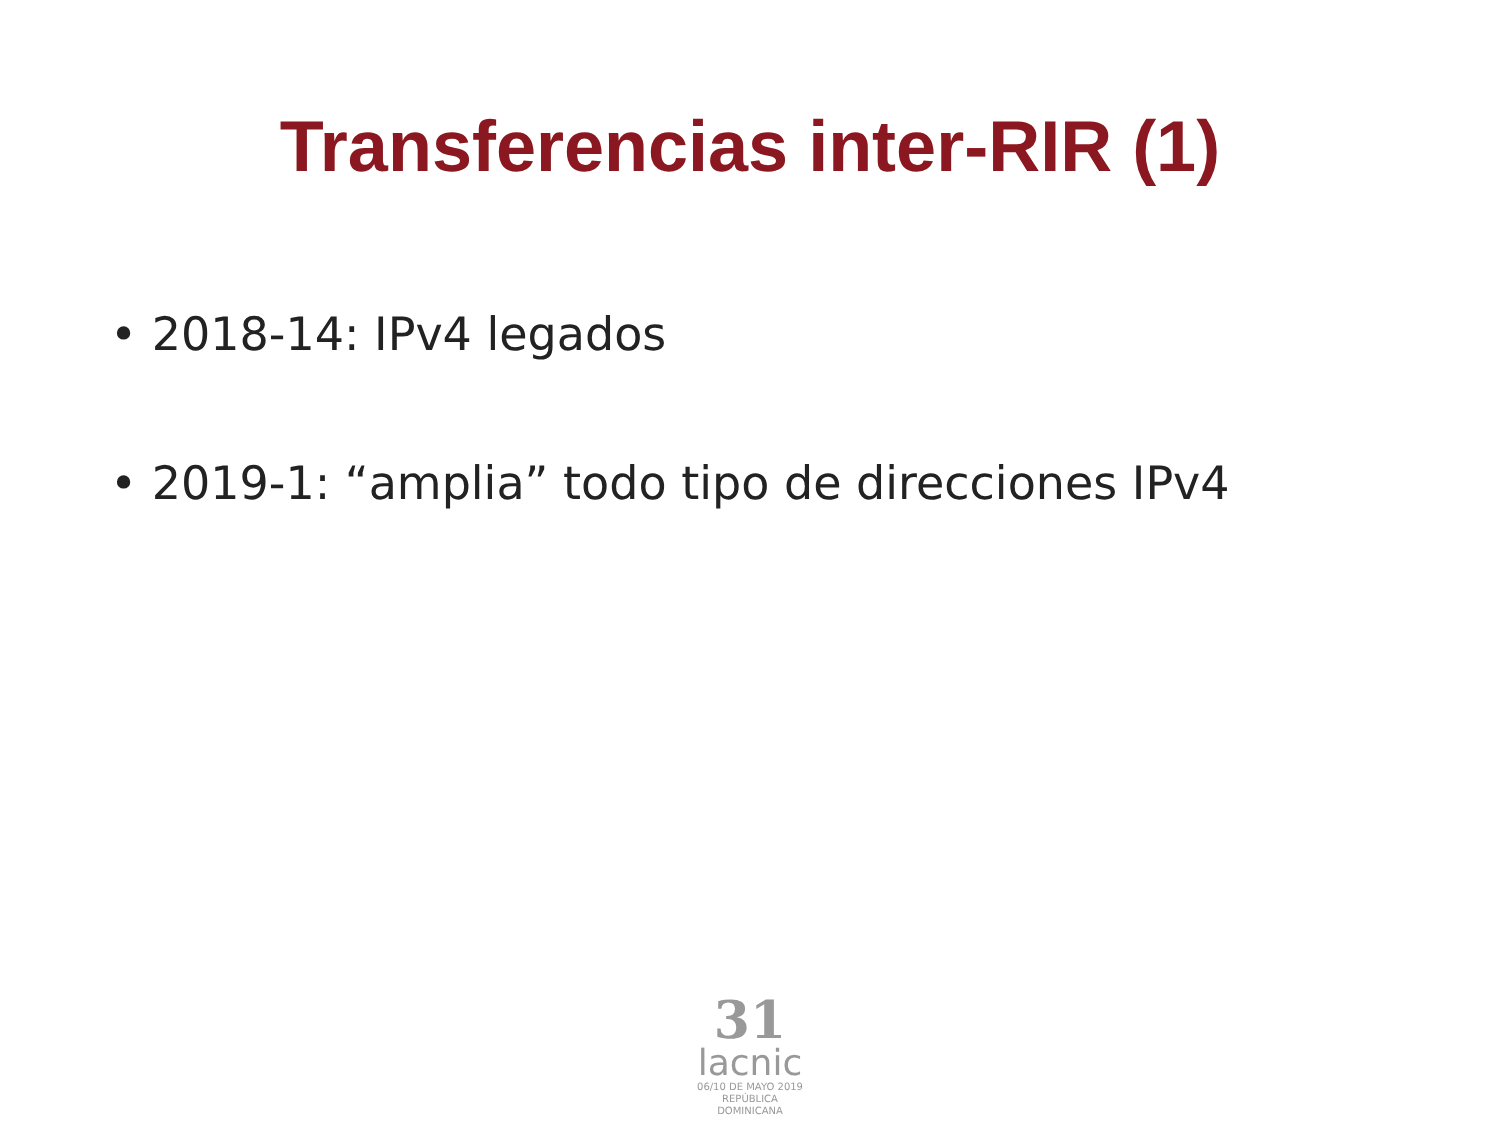Transferencias inter-RIR (1)
• 2018-14: IPv4 legados
• 2019-1: “amplia” todo tipo de direcciones IPv4
31
lacnic
06/10 DE MAYO 2019
REPÚBLICA DOMINICANA